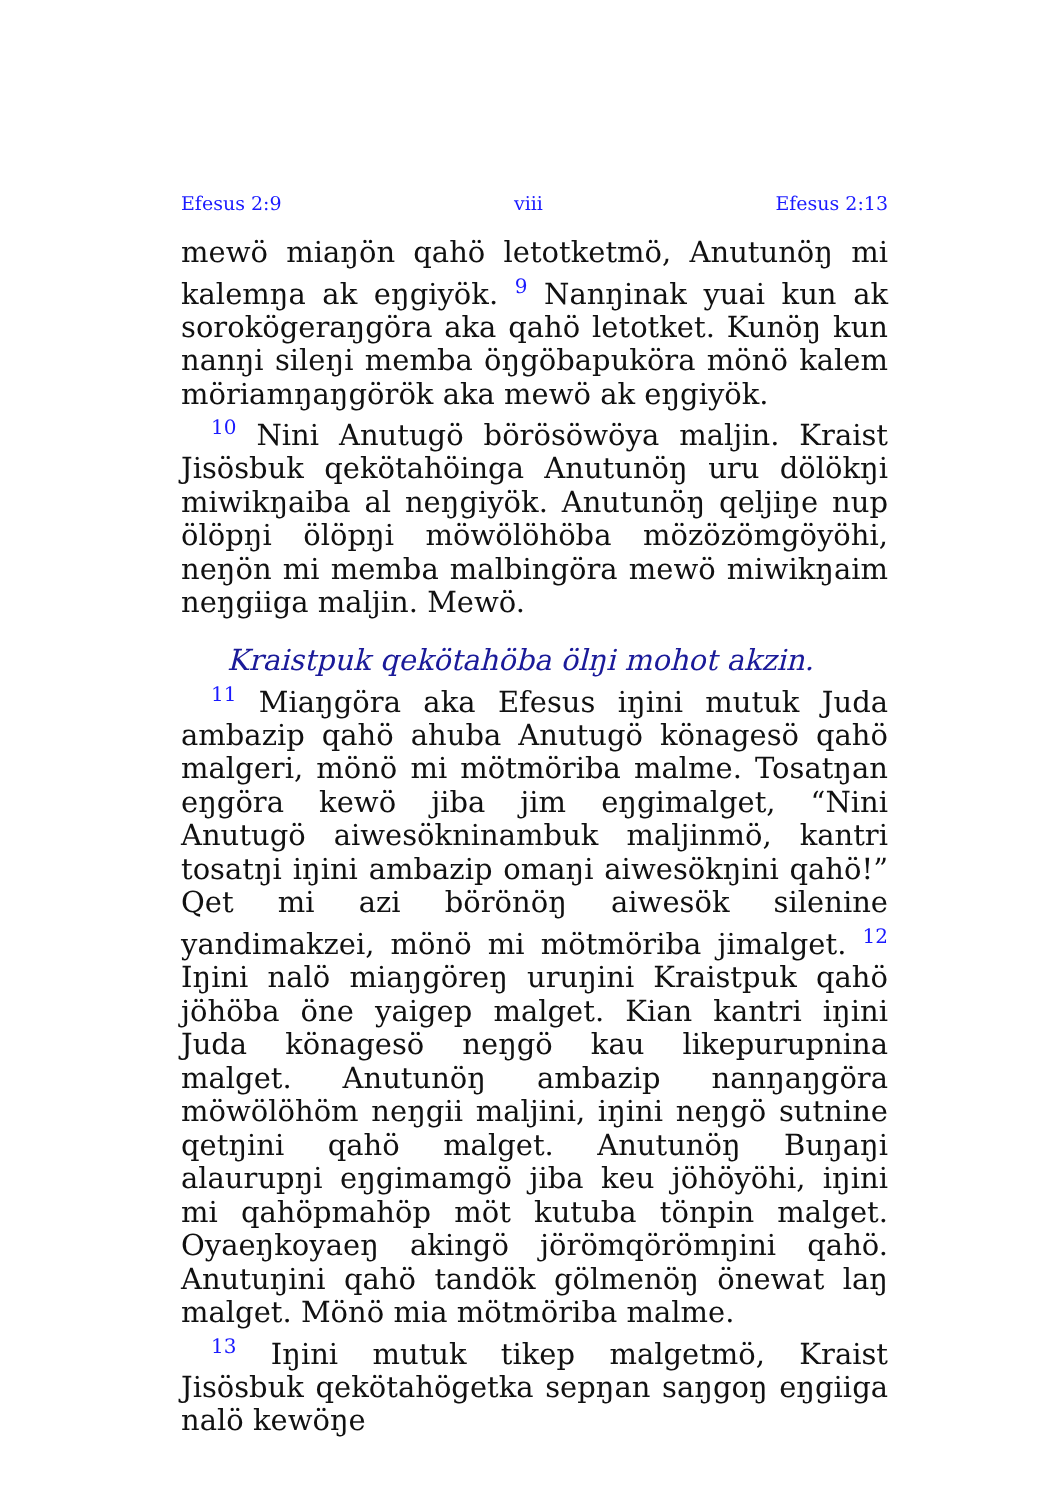Efesus 2:9 viii Efesus 2:13
mewö miaŋön qahö letotketmö, Anutunöŋ mi kalemŋa ak eŋgiyök. <sup>9</sup> Nanŋinak yuai kun ak sorokögeraŋgöra aka qahö letotket. Kunöŋ kun nanŋi sileŋi memba öŋgöbapuköra mönö kalem möriamŋaŋgörök aka mewö ak eŋgiyök.
<sup>10</sup> Nini Anutugö börösöwöya maljin. Kraist Jisösbuk qekötahöinga Anutunöŋ uru dölökŋi miwikŋaiba al neŋgiyök. Anutunöŋ qeljiŋe nup ölöpŋi ölöpŋi möwölöhöba mözözömgöyöhi, neŋön mi memba malbingöra mewö miwikŋaim neŋgiiga maljin. Mewö.
Kraistpuk qekötahöba ölŋi mohot akzin.
<sup>11</sup> Miaŋgöra aka Efesus iŋini mutuk Juda ambazip qahö ahuba Anutugö könagesö qahö malgeri, mönö mi mötmöriba malme. Tosatŋan eŋgöra kewö jiba jim eŋgimalget, “Nini Anutugö aiwesökninambuk maljinmö, kantri tosatŋi iŋini ambazip omaŋi aiwesökŋini qahö!” Qet mi azi börönöŋ aiwesök silenine yandimakzei, mönö mi mötmöriba jimalget. <sup>12</sup> Iŋini nalö miaŋgöreŋ uruŋini Kraistpuk qahö jöhöba öne yaigep malget. Kian kantri iŋini Juda könagesö neŋgö kau likepurupnina malget. Anutunöŋ ambazip nanŋaŋgöra möwölöhöm neŋgii maljini, iŋini neŋgö sutnine qetŋini qahö malget. Anutunöŋ Buŋaŋi alaurupŋi eŋgimamgö jiba keu jöhöyöhi, iŋini mi qahöpmahöp möt kutuba tönpin malget. Oyaeŋkoyaeŋ akingö jörömqörömŋini qahö. Anutuŋini qahö tandök gölmenöŋ önewat laŋ malget. Mönö mia mötmöriba malme.
<sup>13</sup> Iŋini mutuk tikep malgetmö, Kraist Jisösbuk qekötahögetka sepŋan saŋgoŋ eŋgiiga nalö kewöŋe